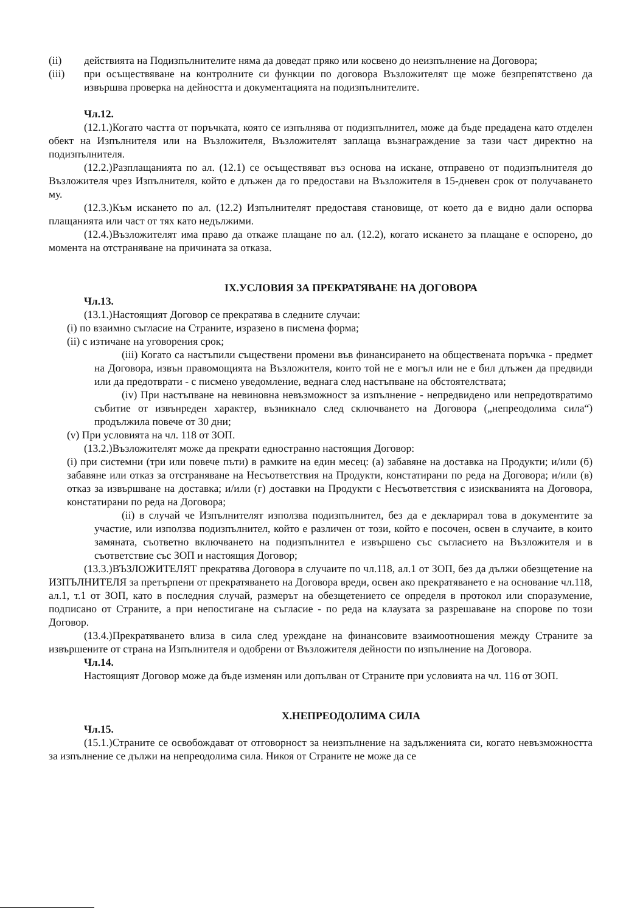(ii) действията на Подизпълнителите няма да доведат пряко или косвено до неизпълнение на Договора;
(iii) при осъществяване на контролните си функции по договора Възложителят ще може безпрепятствено да извършва проверка на дейността и документацията на подизпълнителите.
Чл.12.
(12.1.)Когато частта от поръчката, която се изпълнява от подизпълнител, може да бъде предадена като отделен обект на Изпълнителя или на Възложителя, Възложителят заплаща възнаграждение за тази част директно на подизпълнителя.
(12.2.)Разплащанията по ал. (12.1) се осъществяват въз основа на искане, отправено от подизпълнителя до Възложителя чрез Изпълнителя, който е длъжен да го предостави на Възложителя в 15-дневен срок от получаването му.
(12.3.)Към искането по ал. (12.2) Изпълнителят предоставя становище, от което да е видно дали оспорва плащанията или част от тях като недължими.
(12.4.)Възложителят има право да откаже плащане по ал. (12.2), когато искането за плащане е оспорено, до момента на отстраняване на причината за отказа.
IX.УСЛОВИЯ ЗА ПРЕКРАТЯВАНЕ НА ДОГОВОРА
Чл.13.
(13.1.)Настоящият Договор се прекратява в следните случаи:
(i) по взаимно съгласие на Страните, изразено в писмена форма;
(ii) с изтичане на уговорения срок;
(iii) Когато са настъпили съществени промени във финансирането на обществената поръчка - предмет на Договора, извън правомощията на Възложителя, които той не е могъл или не е бил длъжен да предвиди или да предотврати - с писмено уведомление, веднага след настъпване на обстоятелствата;
(iv) При настъпване на невиновна невъзможност за изпълнение - непредвидено или непредотвратимо събитие от извънреден характер, възникнало след сключването на Договора („непреодолима сила“) продължила повече от 30 дни;
(v) При условията на чл. 118 от ЗОП.
(13.2.)Възложителят може да прекрати едностранно настоящия Договор:
(i) при системни (три или повече пъти) в рамките на един месец: (а) забавяне на доставка на Продукти; и/или (б) забавяне или отказ за отстраняване на Несъответствия на Продукти, констатирани по реда на Договора; и/или (в) отказ за извършване на доставка; и/или (г) доставки на Продукти с Несъответствия с изискванията на Договора, констатирани по реда на Договора;
(ii) в случай че Изпълнителят използва подизпълнител, без да е декларирал това в документите за участие, или използва подизпълнител, който е различен от този, който е посочен, освен в случаите, в които замяната, съответно включването на подизпълнител е извършено със съгласието на Възложителя и в съответствие със ЗОП и настоящия Договор;
(13.3.)ВЪЗЛОЖИТЕЛЯТ прекратява Договора в случаите по чл.118, ал.1 от ЗОП, без да дължи обезщетение на ИЗПЪЛНИТЕЛЯ за претърпени от прекратяването на Договора вреди, освен ако прекратяването е на основание чл.118, ал.1, т.1 от ЗОП, като в последния случай, размерът на обезщетението се определя в протокол или споразумение, подписано от Страните, а при непостигане на съгласие - по реда на клаузата за разрешаване на спорове по този Договор.
(13.4.)Прекратяването влиза в сила след уреждане на финансовите взаимоотношения между Страните за извършените от страна на Изпълнителя и одобрени от Възложителя дейности по изпълнение на Договора.
Чл.14.
Настоящият Договор може да бъде изменян или допълван от Страните при условията на чл. 116 от ЗОП.
X.НЕПРЕОДОЛИМА СИЛА
Чл.15.
(15.1.)Страните се освобождават от отговорност за неизпълнение на задълженията си, когато невъзможността за изпълнение се дължи на непреодолима сила. Никоя от Страните не може да се